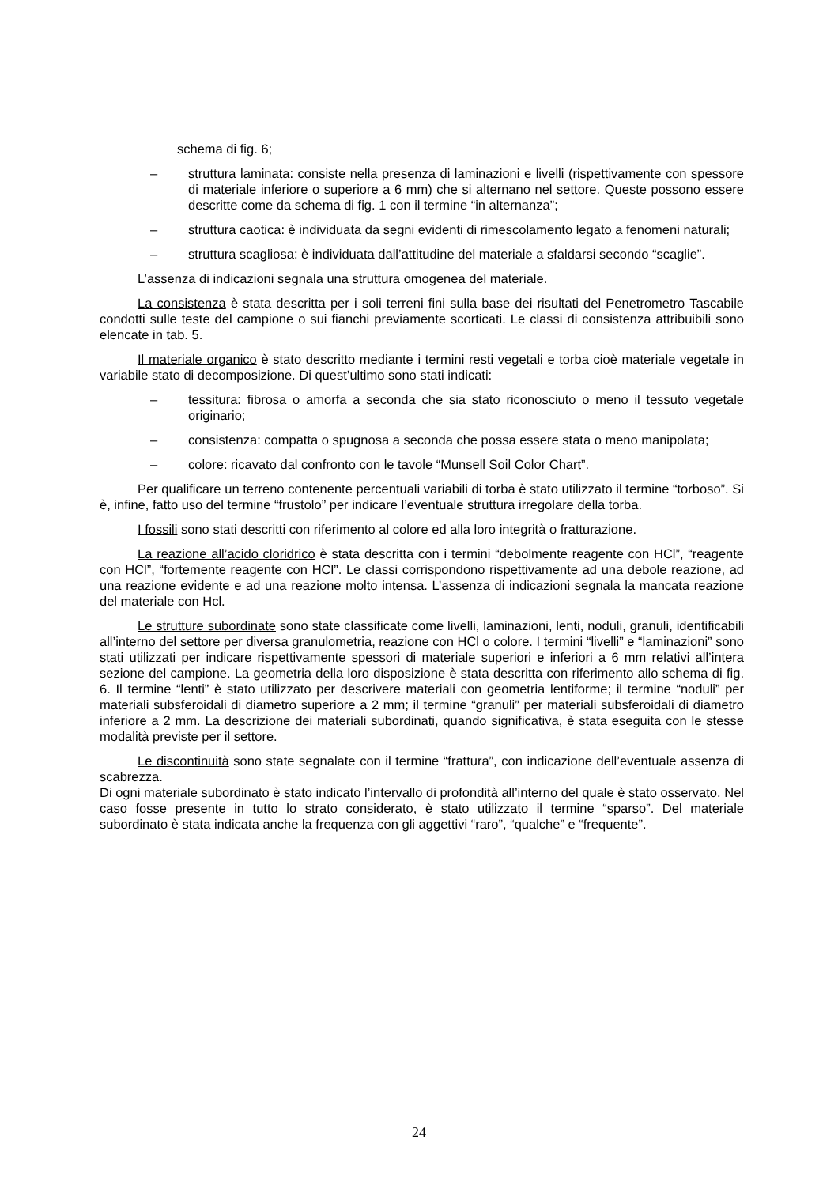schema di fig. 6;
– struttura laminata: consiste nella presenza di laminazioni e livelli (rispettivamente con spessore di materiale inferiore o superiore a 6 mm) che si alternano nel settore. Queste possono essere descritte come da schema di fig. 1 con il termine “in alternanza”;
– struttura caotica: è individuata da segni evidenti di rimescolamento legato a fenomeni naturali;
– struttura scagliosa: è individuata dall’attitudine del materiale a sfaldarsi secondo “scaglie”.
L’assenza di indicazioni segnala una struttura omogenea del materiale.
La consistenza è stata descritta per i soli terreni fini sulla base dei risultati del Penetrometro Tascabile condotti sulle teste del campione o sui fianchi previamente scorticati. Le classi di consistenza attribuibili sono elencate in tab. 5.
Il materiale organico è stato descritto mediante i termini resti vegetali e torba cioè materiale vegetale in variabile stato di decomposizione. Di quest’ultimo sono stati indicati:
– tessitura: fibrosa o amorfa a seconda che sia stato riconosciuto o meno il tessuto vegetale originario;
– consistenza: compatta o spugnosa a seconda che possa essere stata o meno manipolata;
– colore: ricavato dal confronto con le tavole “Munsell Soil Color Chart”.
Per qualificare un terreno contenente percentuali variabili di torba è stato utilizzato il termine “torboso”. Si è, infine, fatto uso del termine “frustolo” per indicare l’eventuale struttura irregolare della torba.
I fossili sono stati descritti con riferimento al colore ed alla loro integrità o fratturazione.
La reazione all’acido cloridrico è stata descritta con i termini “debolmente reagente con HCl”, “reagente con HCl”, “fortemente reagente con HCl”. Le classi corrispondono rispettivamente ad una debole reazione, ad una reazione evidente e ad una reazione molto intensa. L’assenza di indicazioni segnala la mancata reazione del materiale con Hcl.
Le strutture subordinate sono state classificate come livelli, laminazioni, lenti, noduli, granuli, identificabili all’interno del settore per diversa granulometria, reazione con HCl o colore. I termini “livelli” e “laminazioni” sono stati utilizzati per indicare rispettivamente spessori di materiale superiori e inferiori a 6 mm relativi all’intera sezione del campione. La geometria della loro disposizione è stata descritta con riferimento allo schema di fig. 6. Il termine “lenti” è stato utilizzato per descrivere materiali con geometria lentiforme; il termine “noduli” per materiali subsferoidali di diametro superiore a 2 mm; il termine “granuli” per materiali subsferoidali di diametro inferiore a 2 mm. La descrizione dei materiali subordinati, quando significativa, è stata eseguita con le stesse modalità previste per il settore.
Le discontinuità sono state segnalate con il termine “frattura”, con indicazione dell’eventuale assenza di scabrezza.
Di ogni materiale subordinato è stato indicato l’intervallo di profondità all’interno del quale è stato osservato. Nel caso fosse presente in tutto lo strato considerato, è stato utilizzato il termine “sparso”. Del materiale subordinato è stata indicata anche la frequenza con gli aggettivi “raro”, “qualche” e “frequente”.
24